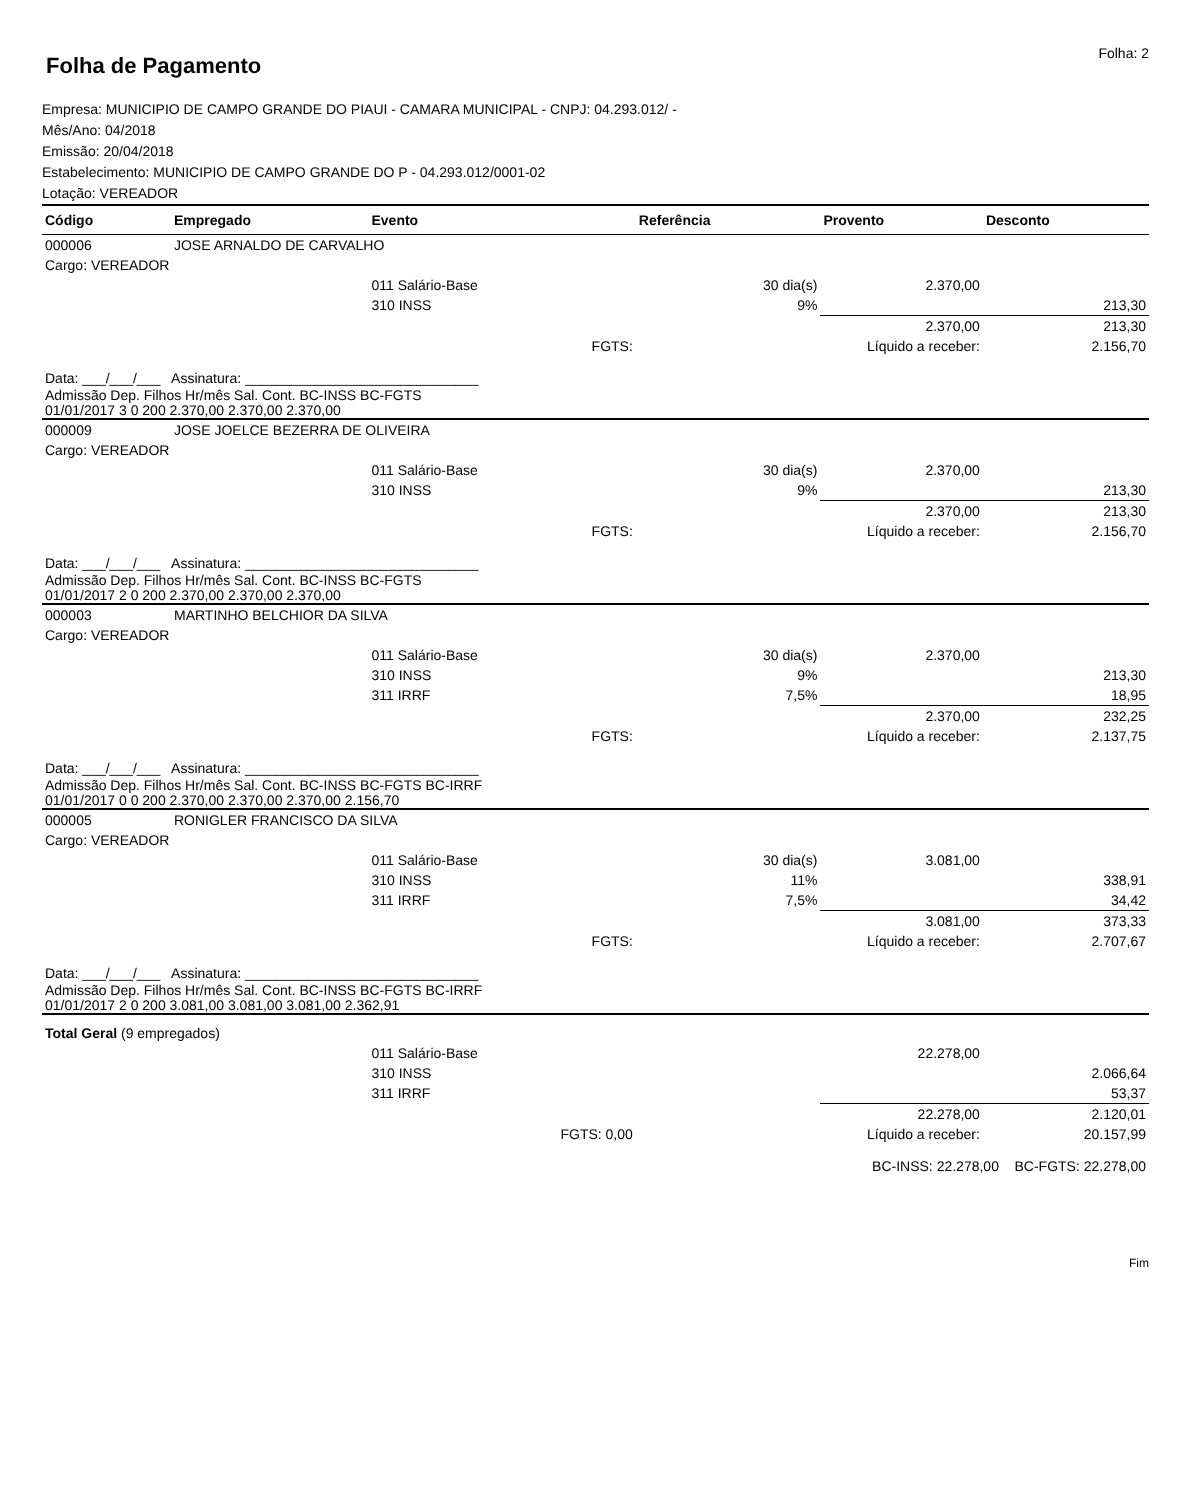Folha de Pagamento
Folha: 2
Empresa: MUNICIPIO DE CAMPO GRANDE DO PIAUI - CAMARA MUNICIPAL - CNPJ: 04.293.012/ -
Mês/Ano: 04/2018
Emissão: 20/04/2018
Estabelecimento: MUNICIPIO DE CAMPO GRANDE DO P - 04.293.012/0001-02
Lotação: VEREADOR
| Código | Empregado | Evento | Referência | Provento | Desconto |
| --- | --- | --- | --- | --- | --- |
| 000006 | JOSE ARNALDO DE CARVALHO | | | | |
| Cargo: VEREADOR | | | | | |
| | | 011 Salário-Base | 30 dia(s) | 2.370,00 | |
| | | 310 INSS | 9% | | 213,30 |
| | | | | 2.370,00 | 213,30 |
| FGTS: | | | Líquido a receber: | | 2.156,70 |
| Data: ___/___/___ Assinatura: ______________________________ | | | | | |
| Admissão Dep. Filhos Hr/mês Sal. Cont. BC-INSS BC-FGTS 01/01/2017 3 0 200 2.370,00 2.370,00 2.370,00 | | | | | |
| 000009 | JOSE JOELCE BEZERRA DE OLIVEIRA | | | | |
| Cargo: VEREADOR | | | | | |
| | | 011 Salário-Base | 30 dia(s) | 2.370,00 | |
| | | 310 INSS | 9% | | 213,30 |
| | | | | 2.370,00 | 213,30 |
| FGTS: | | | Líquido a receber: | | 2.156,70 |
| Data: ___/___/___ Assinatura: ______________________________ | | | | | |
| Admissão Dep. Filhos Hr/mês Sal. Cont. BC-INSS BC-FGTS 01/01/2017 2 0 200 2.370,00 2.370,00 2.370,00 | | | | | |
| 000003 | MARTINHO BELCHIOR DA SILVA | | | | |
| Cargo: VEREADOR | | | | | |
| | | 011 Salário-Base | 30 dia(s) | 2.370,00 | |
| | | 310 INSS | 9% | | 213,30 |
| | | 311 IRRF | 7,5% | | 18,95 |
| | | | | 2.370,00 | 232,25 |
| FGTS: | | | Líquido a receber: | | 2.137,75 |
| Data: ___/___/___ Assinatura: ______________________________ | | | | | |
| Admissão Dep. Filhos Hr/mês Sal. Cont. BC-INSS BC-FGTS BC-IRRF 01/01/2017 0 0 200 2.370,00 2.370,00 2.370,00 2.156,70 | | | | | |
| 000005 | RONIGLER FRANCISCO DA SILVA | | | | |
| Cargo: VEREADOR | | | | | |
| | | 011 Salário-Base | 30 dia(s) | 3.081,00 | |
| | | 310 INSS | 11% | | 338,91 |
| | | 311 IRRF | 7,5% | | 34,42 |
| | | | | 3.081,00 | 373,33 |
| FGTS: | | | Líquido a receber: | | 2.707,67 |
| Data: ___/___/___ Assinatura: ______________________________ | | | | | |
| Admissão Dep. Filhos Hr/mês Sal. Cont. BC-INSS BC-FGTS BC-IRRF 01/01/2017 2 0 200 3.081,00 3.081,00 3.081,00 2.362,91 | | | | | |
| Total Geral (9 empregados) | | | | | |
| | | 011 Salário-Base | | 22.278,00 | |
| | | 310 INSS | | | 2.066,64 |
| | | 311 IRRF | | | 53,37 |
| | | | | 22.278,00 | 2.120,01 |
| FGTS: 0,00 | | | Líquido a receber: | | 20.157,99 |
| BC-INSS: 22.278,00 BC-FGTS: 22.278,00 | | | | | |
Fim